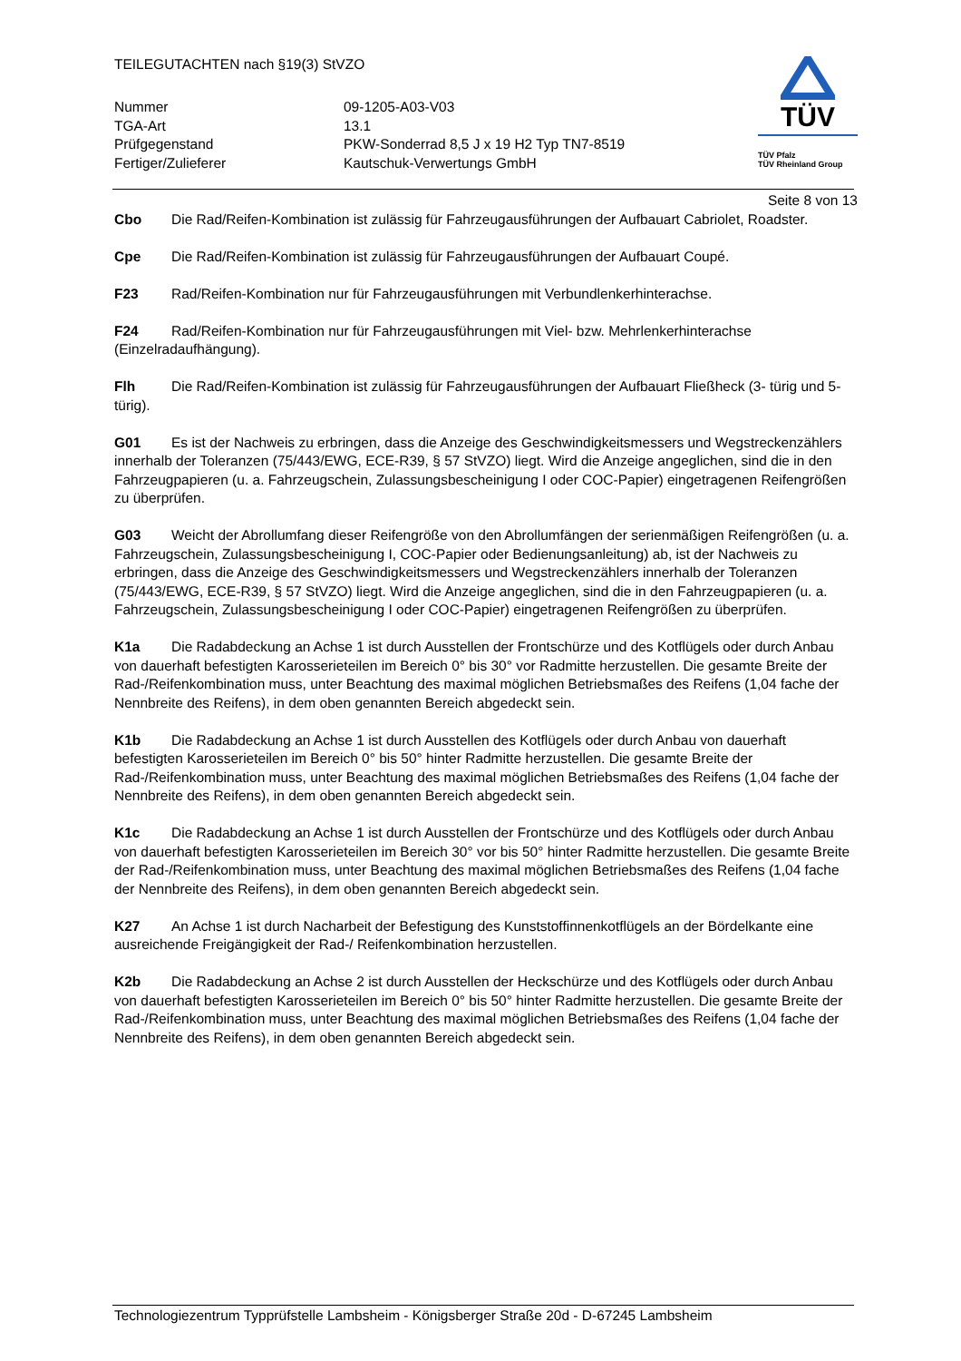TEILEGUTACHTEN nach §19(3) StVZO
Nummer
09-1205-A03-V03
TGA-Art
13.1
Prüfgegenstand
PKW-Sonderrad 8,5 J x 19 H2 Typ TN7-8519
Fertiger/Zulieferer
Kautschuk-Verwertungs GmbH
TÜV
TÜV Pfalz
TÜV Rheinland Group
Seite 8 von 13
Cbo Die Rad/Reifen-Kombination ist zulässig für Fahrzeugausführungen der Aufbauart Cabriolet, Roadster.
Cpe Die Rad/Reifen-Kombination ist zulässig für Fahrzeugausführungen der Aufbauart Coupé.
F23 Rad/Reifen-Kombination nur für Fahrzeugausführungen mit Verbundlenkerhinterachse.
F24 Rad/Reifen-Kombination nur für Fahrzeugausführungen mit Viel- bzw. Mehrlenkerhinterachse (Einzelradaufhängung).
Flh Die Rad/Reifen-Kombination ist zulässig für Fahrzeugausführungen der Aufbauart Fließheck (3- türig und 5- türig).
G01 Es ist der Nachweis zu erbringen, dass die Anzeige des Geschwindigkeitsmessers und Wegstreckenzählers innerhalb der Toleranzen (75/443/EWG, ECE-R39, § 57 StVZO) liegt. Wird die Anzeige angeglichen, sind die in den Fahrzeugpapieren (u. a. Fahrzeugschein, Zulassungsbescheinigung I oder COC-Papier) eingetragenen Reifengrößen zu überprüfen.
G03 Weicht der Abrollumfang dieser Reifengröße von den Abrollumfängen der serienmäßigen Reifengrößen (u. a. Fahrzeugschein, Zulassungsbescheinigung I, COC-Papier oder Bedienungsanleitung) ab, ist der Nachweis zu erbringen, dass die Anzeige des Geschwindigkeitsmessers und Wegstreckenzählers innerhalb der Toleranzen (75/443/EWG, ECE-R39, § 57 StVZO) liegt. Wird die Anzeige angeglichen, sind die in den Fahrzeugpapieren (u. a. Fahrzeugschein, Zulassungsbescheinigung I oder COC-Papier) eingetragenen Reifengrößen zu überprüfen.
K1a Die Radabdeckung an Achse 1 ist durch Ausstellen der Frontschürze und des Kotflügels oder durch Anbau von dauerhaft befestigten Karosserieteilen im Bereich 0° bis 30° vor Radmitte herzustellen. Die gesamte Breite der Rad-/Reifenkombination muss, unter Beachtung des maximal möglichen Betriebsmaßes des Reifens (1,04 fache der Nennbreite des Reifens), in dem oben genannten Bereich abgedeckt sein.
K1b Die Radabdeckung an Achse 1 ist durch Ausstellen des Kotflügels oder durch Anbau von dauerhaft befestigten Karosserieteilen im Bereich 0° bis 50° hinter Radmitte herzustellen. Die gesamte Breite der Rad-/Reifenkombination muss, unter Beachtung des maximal möglichen Betriebsmaßes des Reifens (1,04 fache der Nennbreite des Reifens), in dem oben genannten Bereich abgedeckt sein.
K1c Die Radabdeckung an Achse 1 ist durch Ausstellen der Frontschürze und des Kotflügels oder durch Anbau von dauerhaft befestigten Karosserieteilen im Bereich 30° vor bis 50° hinter Radmitte herzustellen. Die gesamte Breite der Rad-/Reifenkombination muss, unter Beachtung des maximal möglichen Betriebsmaßes des Reifens (1,04 fache der Nennbreite des Reifens), in dem oben genannten Bereich abgedeckt sein.
K27 An Achse 1 ist durch Nacharbeit der Befestigung des Kunststoffinnenkotflügels an der Bördelkante eine ausreichende Freigängigkeit der Rad-/ Reifenkombination herzustellen.
K2b Die Radabdeckung an Achse 2 ist durch Ausstellen der Heckschürze und des Kotflügels oder durch Anbau von dauerhaft befestigten Karosserieteilen im Bereich 0° bis 50° hinter Radmitte herzustellen. Die gesamte Breite der Rad-/Reifenkombination muss, unter Beachtung des maximal möglichen Betriebsmaßes des Reifens (1,04 fache der Nennbreite des Reifens), in dem oben genannten Bereich abgedeckt sein.
Technologiezentrum Typprüfstelle Lambsheim - Königsberger Straße 20d - D-67245 Lambsheim